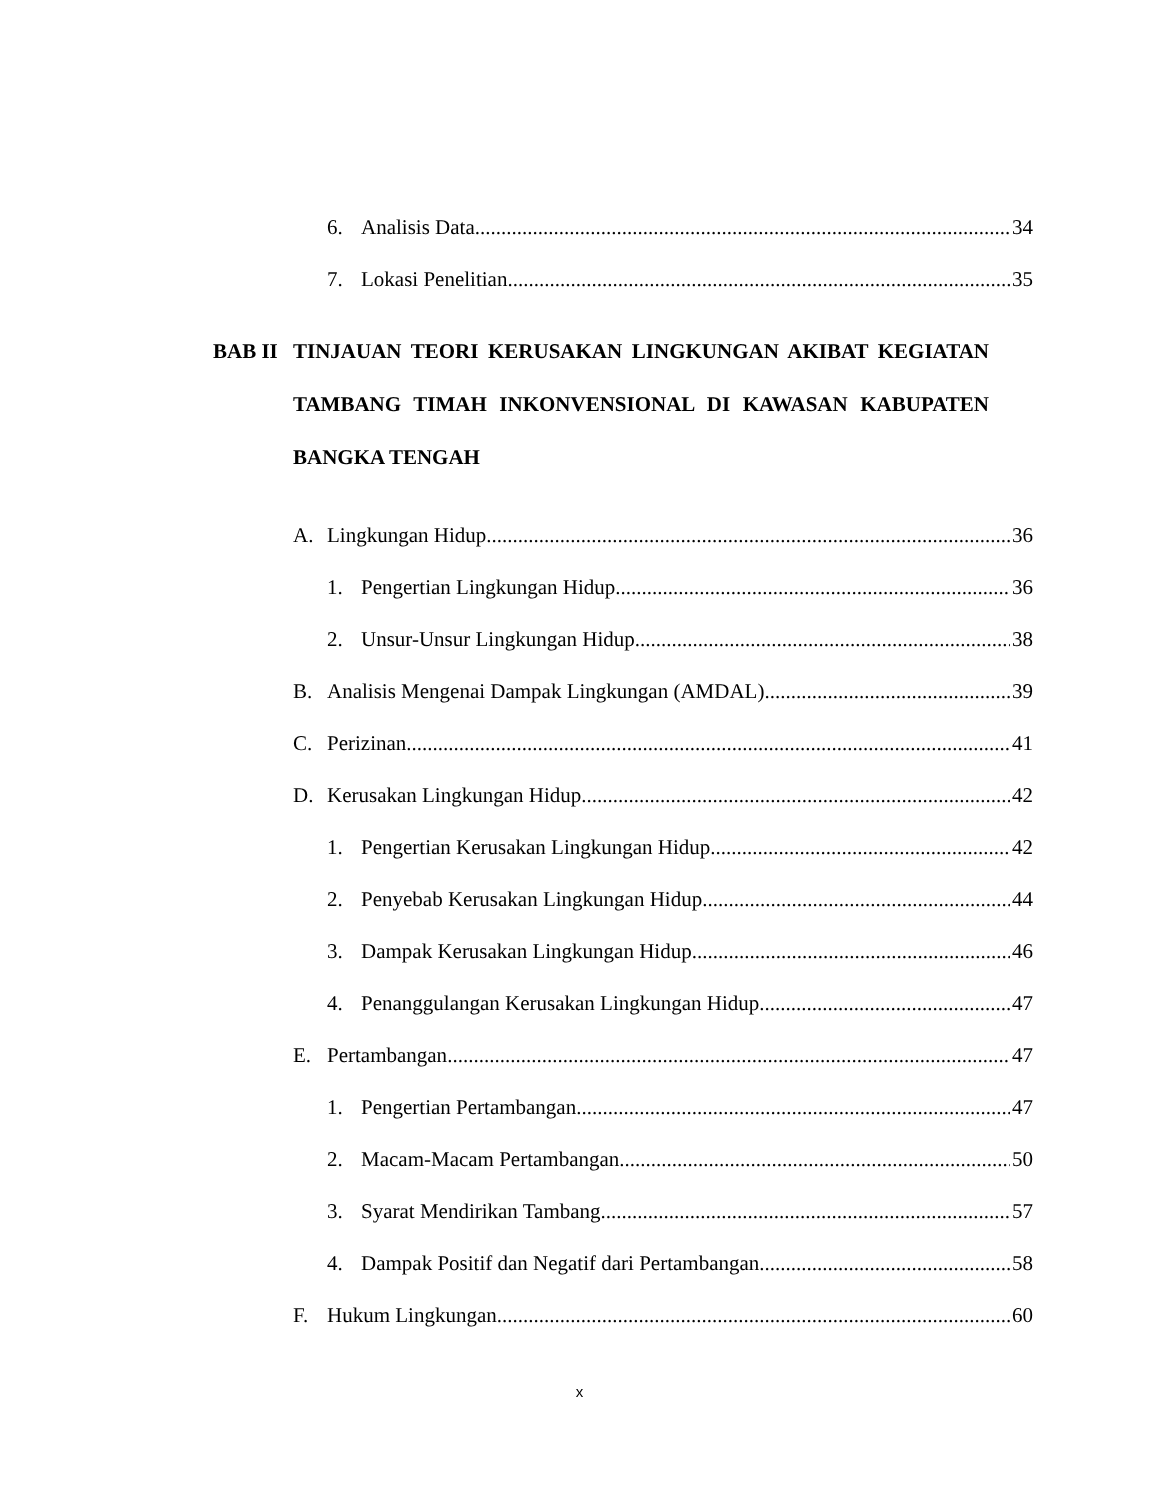6. Analisis Data 34
7. Lokasi Penelitian 35
BAB II TINJAUAN TEORI KERUSAKAN LINGKUNGAN AKIBAT KEGIATAN TAMBANG TIMAH INKONVENSIONAL DI KAWASAN KABUPATEN BANGKA TENGAH
A. Lingkungan Hidup 36
1. Pengertian Lingkungan Hidup 36
2. Unsur-Unsur Lingkungan Hidup 38
B. Analisis Mengenai Dampak Lingkungan (AMDAL) 39
C. Perizinan 41
D. Kerusakan Lingkungan Hidup 42
1. Pengertian Kerusakan Lingkungan Hidup 42
2. Penyebab Kerusakan Lingkungan Hidup 44
3. Dampak Kerusakan Lingkungan Hidup 46
4. Penanggulangan Kerusakan Lingkungan Hidup 47
E. Pertambangan 47
1. Pengertian Pertambangan 47
2. Macam-Macam Pertambangan 50
3. Syarat Mendirikan Tambang 57
4. Dampak Positif dan Negatif dari Pertambangan 58
F. Hukum Lingkungan 60
x